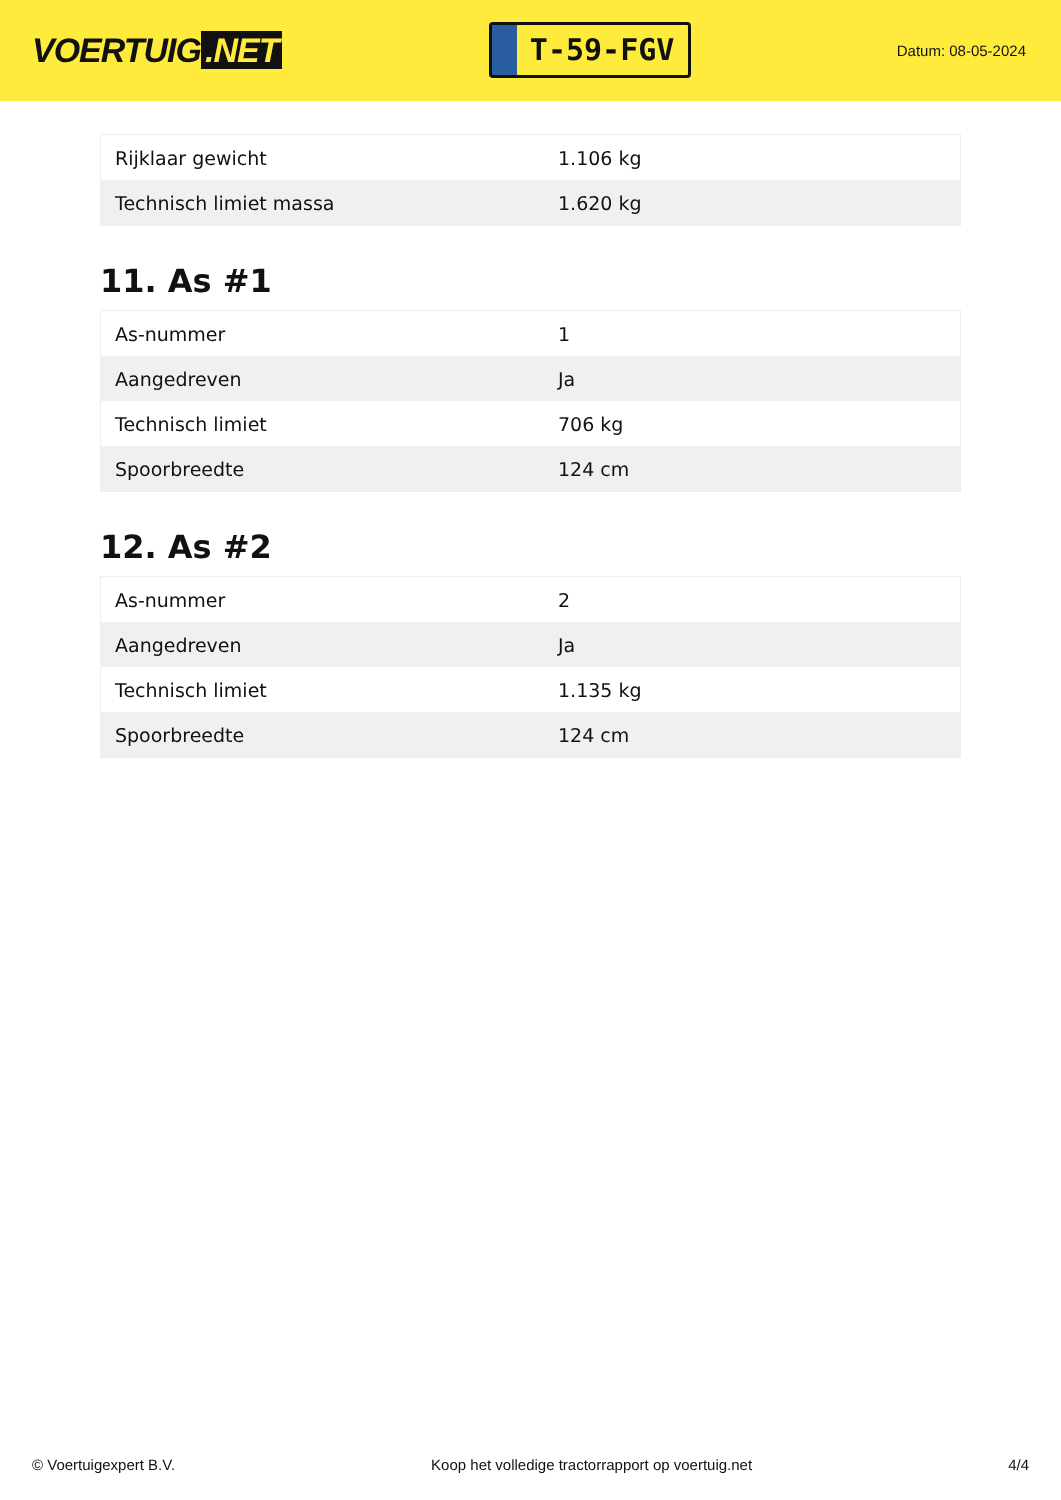VOERTUIG.NET
T-59-FGV
Datum: 08-05-2024
| Rijklaar gewicht | 1.106 kg |
| Technisch limiet massa | 1.620 kg |
11. As #1
| As-nummer | 1 |
| Aangedreven | Ja |
| Technisch limiet | 706 kg |
| Spoorbreedte | 124 cm |
12. As #2
| As-nummer | 2 |
| Aangedreven | Ja |
| Technisch limiet | 1.135 kg |
| Spoorbreedte | 124 cm |
© Voertuigexpert B.V. Koop het volledige tractorrapport op voertuig.net 4/4